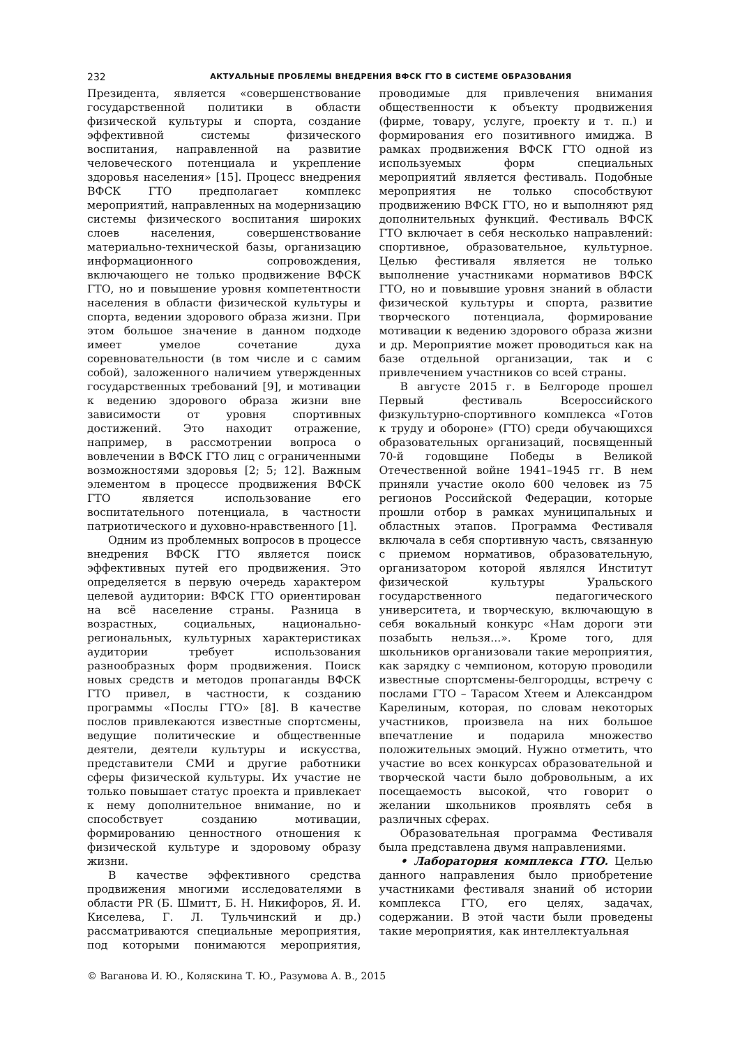232 АКТУАЛЬНЫЕ ПРОБЛЕМЫ ВНЕДРЕНИЯ ВФСК ГТО В СИСТЕМЕ ОБРАЗОВАНИЯ
Президента, является «совершенствование государственной политики в области физической культуры и спорта, создание эффективной системы физического воспитания, направленной на развитие человеческого потенциала и укрепление здоровья населения» [15]. Процесс внедрения ВФСК ГТО предполагает комплекс мероприятий, направленных на модернизацию системы физического воспитания широких слоев населения, совершенствование материально-технической базы, организацию информационного сопровождения, включающего не только продвижение ВФСК ГТО, но и повышение уровня компетентности населения в области физической культуры и спорта, ведении здорового образа жизни. При этом большое значение в данном подходе имеет умелое сочетание духа соревновательности (в том числе и с самим собой), заложенного наличием утвержденных государственных требований [9], и мотивации к ведению здорового образа жизни вне зависимости от уровня спортивных достижений. Это находит отражение, например, в рассмотрении вопроса о вовлечении в ВФСК ГТО лиц с ограниченными возможностями здоровья [2; 5; 12]. Важным элементом в процессе продвижения ВФСК ГТО является использование его воспитательного потенциала, в частности патриотического и духовно-нравственного [1].
Одним из проблемных вопросов в процессе внедрения ВФСК ГТО является поиск эффективных путей его продвижения. Это определяется в первую очередь характером целевой аудитории: ВФСК ГТО ориентирован на всё население страны. Разница в возрастных, социальных, национально-региональных, культурных характеристиках аудитории требует использования разнообразных форм продвижения. Поиск новых средств и методов пропаганды ВФСК ГТО привел, в частности, к созданию программы «Послы ГТО» [8]. В качестве послов привлекаются известные спортсмены, ведущие политические и общественные деятели, деятели культуры и искусства, представители СМИ и другие работники сферы физической культуры. Их участие не только повышает статус проекта и привлекает к нему дополнительное внимание, но и способствует созданию мотивации, формированию ценностного отношения к физической культуре и здоровому образу жизни.
В качестве эффективного средства продвижения многими исследователями в области PR (Б. Шмитт, Б. Н. Никифоров, Я. И. Киселева, Г. Л. Тульчинский и др.) рассматриваются специальные мероприятия, под которыми понимаются мероприятия, проводимые для привлечения внимания общественности к объекту продвижения (фирме, товару, услуге, проекту и т. п.) и формирования его позитивного имиджа. В рамках продвижения ВФСК ГТО одной из используемых форм специальных мероприятий является фестиваль. Подобные мероприятия не только способствуют продвижению ВФСК ГТО, но и выполняют ряд дополнительных функций. Фестиваль ВФСК ГТО включает в себя несколько направлений: спортивное, образовательное, культурное. Целью фестиваля является не только выполнение участниками нормативов ВФСК ГТО, но и повывшие уровня знаний в области физической культуры и спорта, развитие творческого потенциала, формирование мотивации к ведению здорового образа жизни и др. Мероприятие может проводиться как на базе отдельной организации, так и с привлечением участников со всей страны.
В августе 2015 г. в Белгороде прошел Первый фестиваль Всероссийского физкультурно-спортивного комплекса «Готов к труду и обороне» (ГТО) среди обучающихся образовательных организаций, посвященный 70-й годовщине Победы в Великой Отечественной войне 1941–1945 гг. В нем приняли участие около 600 человек из 75 регионов Российской Федерации, которые прошли отбор в рамках муниципальных и областных этапов. Программа Фестиваля включала в себя спортивную часть, связанную с приемом нормативов, образовательную, организатором которой являлся Институт физической культуры Уральского государственного педагогического университета, и творческую, включающую в себя вокальный конкурс «Нам дороги эти позабыть нельзя...». Кроме того, для школьников организовали такие мероприятия, как зарядку с чемпионом, которую проводили известные спортсмены-белгородцы, встречу с послами ГТО – Тарасом Хтеем и Александром Карелиным, которая, по словам некоторых участников, произвела на них большое впечатление и подарила множество положительных эмоций. Нужно отметить, что участие во всех конкурсах образовательной и творческой части было добровольным, а их посещаемость высокой, что говорит о желании школьников проявлять себя в различных сферах.
Образовательная программа Фестиваля была представлена двумя направлениями.
• Лаборатория комплекса ГТО. Целью данного направления было приобретение участниками фестиваля знаний об истории комплекса ГТО, его целях, задачах, содержании. В этой части были проведены такие мероприятия, как интеллектуальная
© Ваганова И. Ю., Коляскина Т. Ю., Разумова А. В., 2015